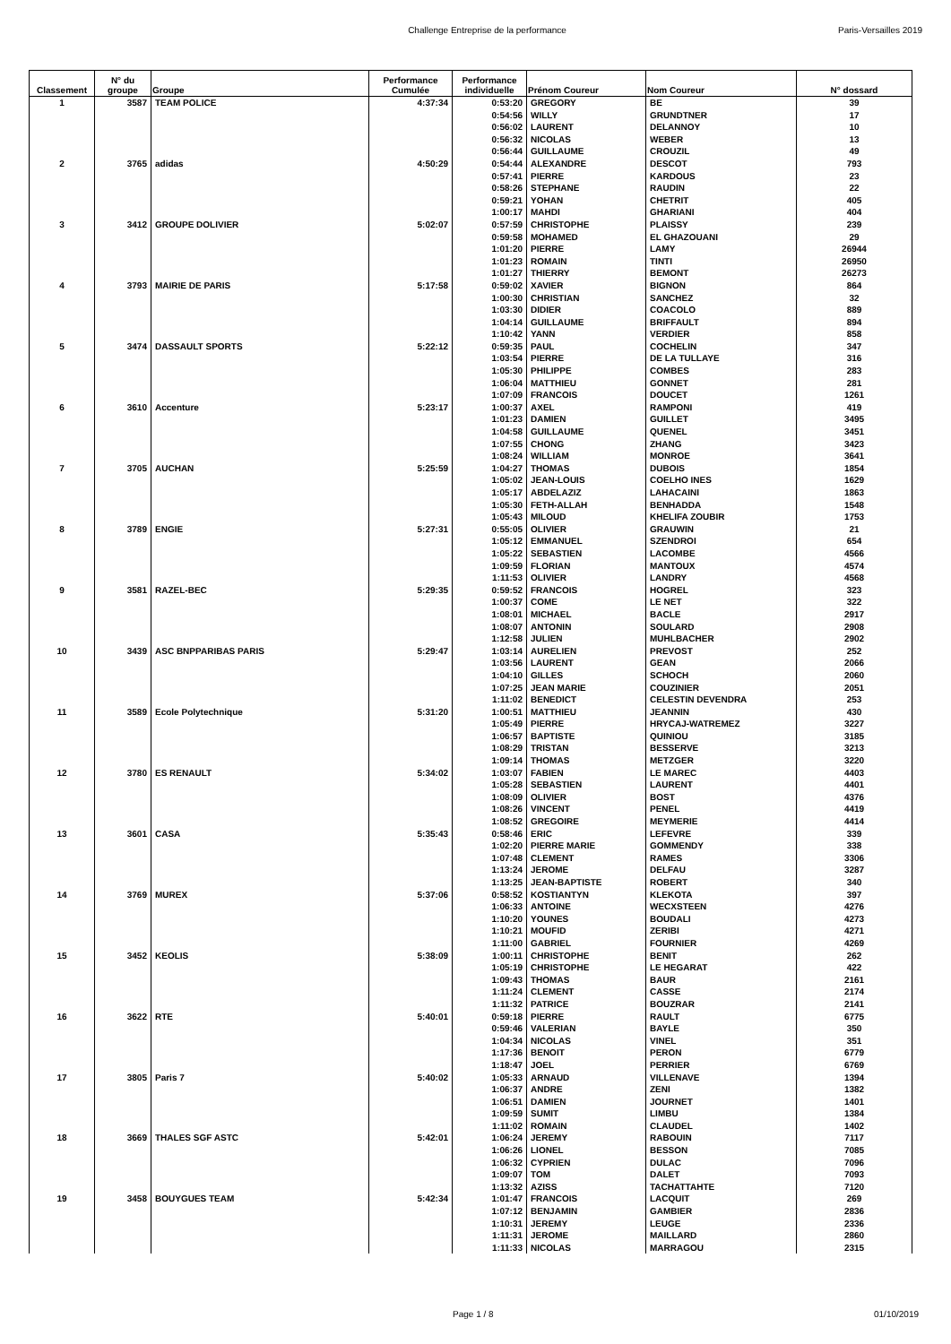Challenge Entreprise de la performance Paris-Versailles 2019
| Classement | N° du groupe | Groupe | Performance Cumulée | Performance individuelle | Prénom Coureur | Nom Coureur | N° dossard |
| --- | --- | --- | --- | --- | --- | --- | --- |
| 1 | 3587 | TEAM POLICE | 4:37:34 | 0:53:20 | GREGORY | BE | 39 |
| | | | | 0:54:56 | WILLY | GRUNDTNER | 17 |
| | | | | 0:56:02 | LAURENT | DELANNOY | 10 |
| | | | | 0:56:32 | NICOLAS | WEBER | 13 |
| | | | | 0:56:44 | GUILLAUME | CROUZIL | 49 |
| 2 | 3765 | adidas | 4:50:29 | 0:54:44 | ALEXANDRE | DESCOT | 793 |
| | | | | 0:57:41 | PIERRE | KARDOUS | 23 |
| | | | | 0:58:26 | STEPHANE | RAUDIN | 22 |
| | | | | 0:59:21 | YOHAN | CHETRIT | 405 |
| | | | | 1:00:17 | MAHDI | GHARIANI | 404 |
| 3 | 3412 | GROUPE DOLIVIER | 5:02:07 | 0:57:59 | CHRISTOPHE | PLAISSY | 239 |
| | | | | 0:59:58 | MOHAMED | EL GHAZOUANI | 29 |
| | | | | 1:01:20 | PIERRE | LAMY | 26944 |
| | | | | 1:01:23 | ROMAIN | TINTI | 26950 |
| | | | | 1:01:27 | THIERRY | BEMONT | 26273 |
| 4 | 3793 | MAIRIE DE PARIS | 5:17:58 | 0:59:02 | XAVIER | BIGNON | 864 |
| | | | | 1:00:30 | CHRISTIAN | SANCHEZ | 32 |
| | | | | 1:03:30 | DIDIER | COACOLO | 889 |
| | | | | 1:04:14 | GUILLAUME | BRIFFAULT | 894 |
| | | | | 1:10:42 | YANN | VERDIER | 858 |
| 5 | 3474 | DASSAULT SPORTS | 5:22:12 | 0:59:35 | PAUL | COCHELIN | 347 |
| | | | | 1:03:54 | PIERRE | DE LA TULLAYE | 316 |
| | | | | 1:05:30 | PHILIPPE | COMBES | 283 |
| | | | | 1:06:04 | MATTHIEU | GONNET | 281 |
| | | | | 1:07:09 | FRANCOIS | DOUCET | 1261 |
| 6 | 3610 | Accenture | 5:23:17 | 1:00:37 | AXEL | RAMPONI | 419 |
| | | | | 1:01:23 | DAMIEN | GUILLET | 3495 |
| | | | | 1:04:58 | GUILLAUME | QUENEL | 3451 |
| | | | | 1:07:55 | CHONG | ZHANG | 3423 |
| | | | | 1:08:24 | WILLIAM | MONROE | 3641 |
| 7 | 3705 | AUCHAN | 5:25:59 | 1:04:27 | THOMAS | DUBOIS | 1854 |
| | | | | 1:05:02 | JEAN-LOUIS | COELHO INES | 1629 |
| | | | | 1:05:17 | ABDELAZIZ | LAHACAINI | 1863 |
| | | | | 1:05:30 | FETH-ALLAH | BENHADDA | 1548 |
| | | | | 1:05:43 | MILOUD | KHELIFA ZOUBIR | 1753 |
| 8 | 3789 | ENGIE | 5:27:31 | 0:55:05 | OLIVIER | GRAUWIN | 21 |
| | | | | 1:05:12 | EMMANUEL | SZENDROI | 654 |
| | | | | 1:05:22 | SEBASTIEN | LACOMBE | 4566 |
| | | | | 1:09:59 | FLORIAN | MANTOUX | 4574 |
| | | | | 1:11:53 | OLIVIER | LANDRY | 4568 |
| 9 | 3581 | RAZEL-BEC | 5:29:35 | 0:59:52 | FRANCOIS | HOGREL | 323 |
| | | | | 1:00:37 | COME | LE NET | 322 |
| | | | | 1:08:01 | MICHAEL | BACLE | 2917 |
| | | | | 1:08:07 | ANTONIN | SOULARD | 2908 |
| | | | | 1:12:58 | JULIEN | MUHLBACHER | 2902 |
| 10 | 3439 | ASC BNPPARIBAS PARIS | 5:29:47 | 1:03:14 | AURELIEN | PREVOST | 252 |
| | | | | 1:03:56 | LAURENT | GEAN | 2066 |
| | | | | 1:04:10 | GILLES | SCHOCH | 2060 |
| | | | | 1:07:25 | JEAN MARIE | COUZINIER | 2051 |
| | | | | 1:11:02 | BENEDICT | CELESTIN DEVENDRA | 253 |
| 11 | 3589 | Ecole Polytechnique | 5:31:20 | 1:00:51 | MATTHIEU | JEANNIN | 430 |
| | | | | 1:05:49 | PIERRE | HRYCAJ-WATREMEZ | 3227 |
| | | | | 1:06:57 | BAPTISTE | QUINIOU | 3185 |
| | | | | 1:08:29 | TRISTAN | BESSERVE | 3213 |
| | | | | 1:09:14 | THOMAS | METZGER | 3220 |
| 12 | 3780 | ES RENAULT | 5:34:02 | 1:03:07 | FABIEN | LE MAREC | 4403 |
| | | | | 1:05:28 | SEBASTIEN | LAURENT | 4401 |
| | | | | 1:08:09 | OLIVIER | BOST | 4376 |
| | | | | 1:08:26 | VINCENT | PENEL | 4419 |
| | | | | 1:08:52 | GREGOIRE | MEYMERIE | 4414 |
| 13 | 3601 | CASA | 5:35:43 | 0:58:46 | ERIC | LEFEVRE | 339 |
| | | | | 1:02:20 | PIERRE MARIE | GOMMENDY | 338 |
| | | | | 1:07:48 | CLEMENT | RAMES | 3306 |
| | | | | 1:13:24 | JEROME | DELFAU | 3287 |
| | | | | 1:13:25 | JEAN-BAPTISTE | ROBERT | 340 |
| 14 | 3769 | MUREX | 5:37:06 | 0:58:52 | KOSTIANTYN | KLEKOTA | 397 |
| | | | | 1:06:33 | ANTOINE | WECXSTEEN | 4276 |
| | | | | 1:10:20 | YOUNES | BOUDALI | 4273 |
| | | | | 1:10:21 | MOUFID | ZERIBI | 4271 |
| | | | | 1:11:00 | GABRIEL | FOURNIER | 4269 |
| 15 | 3452 | KEOLIS | 5:38:09 | 1:00:11 | CHRISTOPHE | BENIT | 262 |
| | | | | 1:05:19 | CHRISTOPHE | LE HEGARAT | 422 |
| | | | | 1:09:43 | THOMAS | BAUR | 2161 |
| | | | | 1:11:24 | CLEMENT | CASSE | 2174 |
| | | | | 1:11:32 | PATRICE | BOUZRAR | 2141 |
| 16 | 3622 | RTE | 5:40:01 | 0:59:18 | PIERRE | RAULT | 6775 |
| | | | | 0:59:46 | VALERIAN | BAYLE | 350 |
| | | | | 1:04:34 | NICOLAS | VINEL | 351 |
| | | | | 1:17:36 | BENOIT | PERON | 6779 |
| | | | | 1:18:47 | JOEL | PERRIER | 6769 |
| 17 | 3805 | Paris 7 | 5:40:02 | 1:05:33 | ARNAUD | VILLENAVE | 1394 |
| | | | | 1:06:37 | ANDRE | ZENI | 1382 |
| | | | | 1:06:51 | DAMIEN | JOURNET | 1401 |
| | | | | 1:09:59 | SUMIT | LIMBU | 1384 |
| | | | | 1:11:02 | ROMAIN | CLAUDEL | 1402 |
| 18 | 3669 | THALES SGF ASTC | 5:42:01 | 1:06:24 | JEREMY | RABOUIN | 7117 |
| | | | | 1:06:26 | LIONEL | BESSON | 7085 |
| | | | | 1:06:32 | CYPRIEN | DULAC | 7096 |
| | | | | 1:09:07 | TOM | DALET | 7093 |
| | | | | 1:13:32 | AZISS | TACHATTAHTE | 7120 |
| 19 | 3458 | BOUYGUES TEAM | 5:42:34 | 1:01:47 | FRANCOIS | LACQUIT | 269 |
| | | | | 1:07:12 | BENJAMIN | GAMBIER | 2836 |
| | | | | 1:10:31 | JEREMY | LEUGE | 2336 |
| | | | | 1:11:31 | JEROME | MAILLARD | 2860 |
| | | | | 1:11:33 | NICOLAS | MARRAGOU | 2315 |
Page 1 / 8 01/10/2019